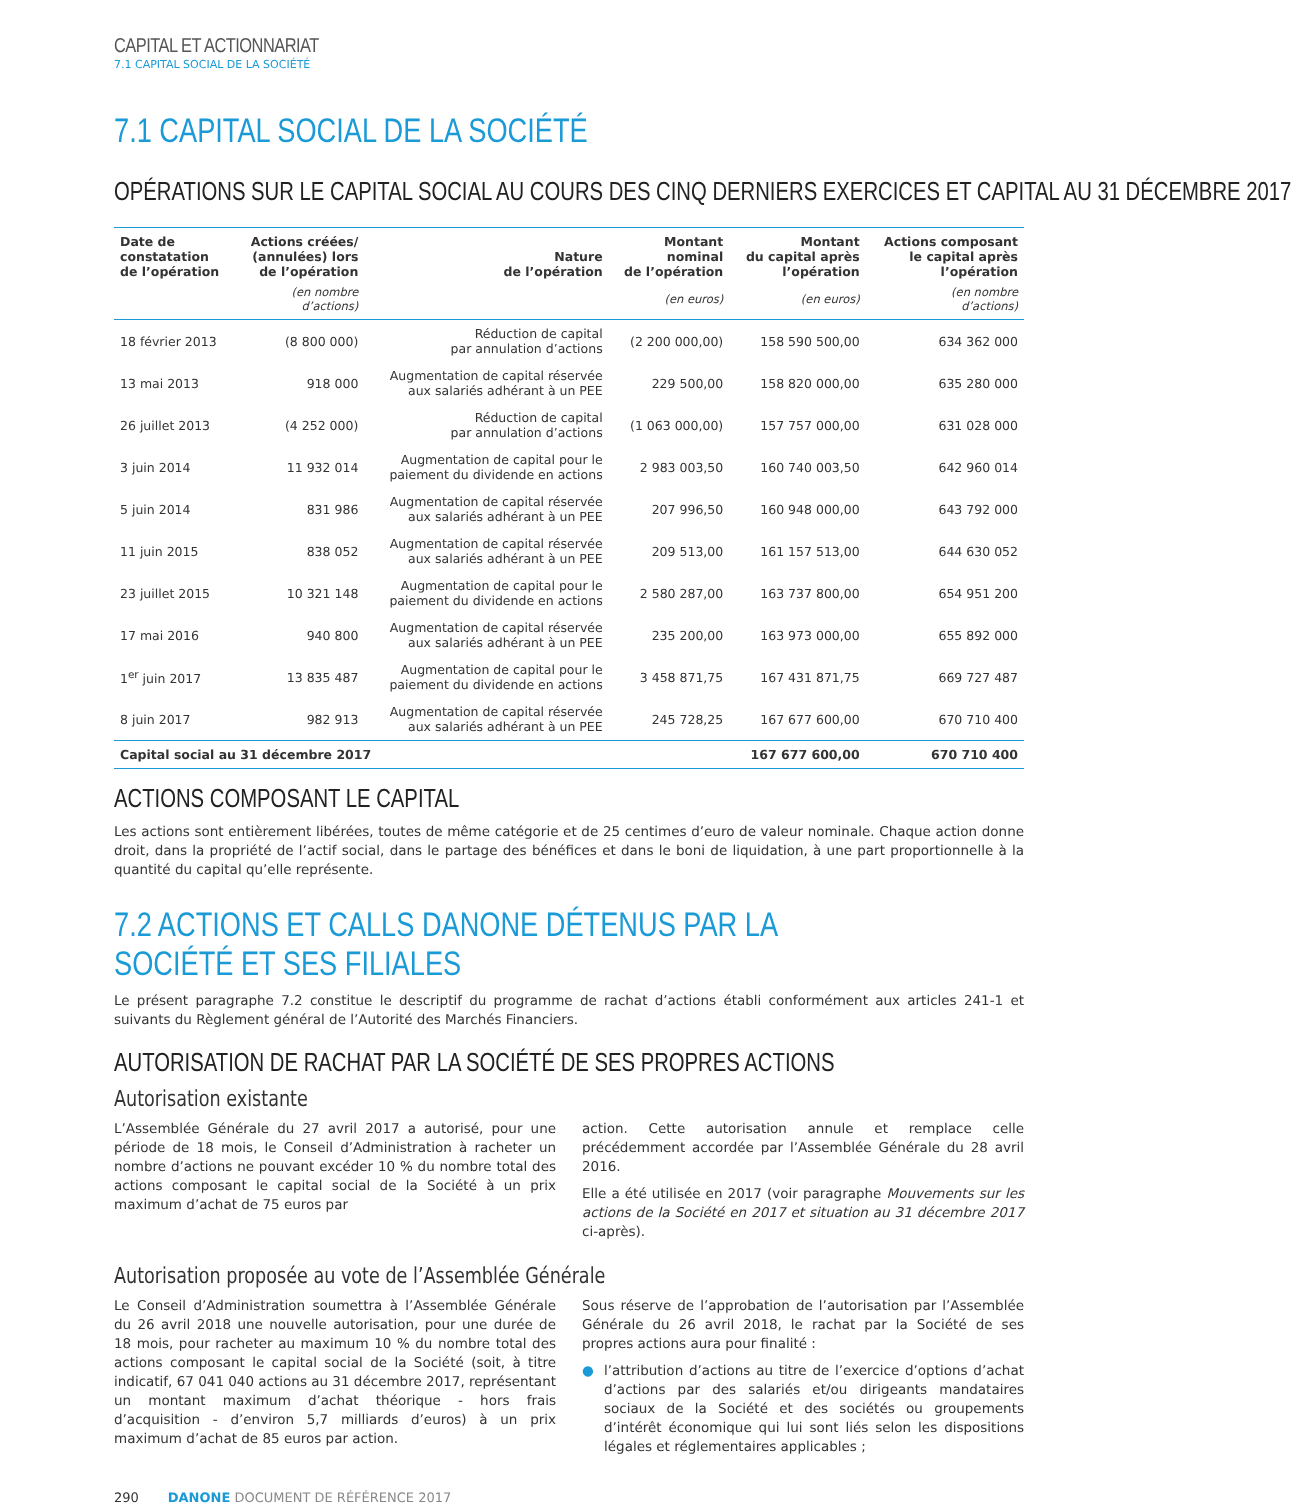CAPITAL ET ACTIONNARIAT
7.1 CAPITAL SOCIAL DE LA SOCIÉTÉ
7.1 CAPITAL SOCIAL DE LA SOCIÉTÉ
OPÉRATIONS SUR LE CAPITAL SOCIAL AU COURS DES CINQ DERNIERS EXERCICES ET CAPITAL AU 31 DÉCEMBRE 2017
| Date de constatation de l’opération | Actions créées/ (annulées) lors de l’opération | Nature de l’opération | Montant nominal de l’opération | Montant du capital après l’opération | Actions composant le capital après l’opération |
| --- | --- | --- | --- | --- | --- |
| | (en nombre d’actions) | | (en euros) | (en euros) | (en nombre d’actions) |
| 18 février 2013 | (8 800 000) | Réduction de capital par annulation d’actions | (2 200 000,00) | 158 590 500,00 | 634 362 000 |
| 13 mai 2013 | 918 000 | Augmentation de capital réservée aux salariés adhérant à un PEE | 229 500,00 | 158 820 000,00 | 635 280 000 |
| 26 juillet 2013 | (4 252 000) | Réduction de capital par annulation d’actions | (1 063 000,00) | 157 757 000,00 | 631 028 000 |
| 3 juin 2014 | 11 932 014 | Augmentation de capital pour le paiement du dividende en actions | 2 983 003,50 | 160 740 003,50 | 642 960 014 |
| 5 juin 2014 | 831 986 | Augmentation de capital réservée aux salariés adhérant à un PEE | 207 996,50 | 160 948 000,00 | 643 792 000 |
| 11 juin 2015 | 838 052 | Augmentation de capital réservée aux salariés adhérant à un PEE | 209 513,00 | 161 157 513,00 | 644 630 052 |
| 23 juillet 2015 | 10 321 148 | Augmentation de capital pour le paiement du dividende en actions | 2 580 287,00 | 163 737 800,00 | 654 951 200 |
| 17 mai 2016 | 940 800 | Augmentation de capital réservée aux salariés adhérant à un PEE | 235 200,00 | 163 973 000,00 | 655 892 000 |
| 1<sup>er</sup> juin 2017 | 13 835 487 | Augmentation de capital pour le paiement du dividende en actions | 3 458 871,75 | 167 431 871,75 | 669 727 487 |
| 8 juin 2017 | 982 913 | Augmentation de capital réservée aux salariés adhérant à un PEE | 245 728,25 | 167 677 600,00 | 670 710 400 |
| Capital social au 31 décembre 2017 | | | | 167 677 600,00 | 670 710 400 |
ACTIONS COMPOSANT LE CAPITAL
Les actions sont entièrement libérées, toutes de même catégorie et de 25 centimes d’euro de valeur nominale. Chaque action donne droit, dans la propriété de l’actif social, dans le partage des bénéfices et dans le boni de liquidation, à une part proportionnelle à la quantité du capital qu’elle représente.
7.2 ACTIONS ET CALLS DANONE DÉTENUS PAR LA SOCIÉTÉ ET SES FILIALES
Le présent paragraphe 7.2 constitue le descriptif du programme de rachat d’actions établi conformément aux articles 241-1 et suivants du Règlement général de l’Autorité des Marchés Financiers.
AUTORISATION DE RACHAT PAR LA SOCIÉTÉ DE SES PROPRES ACTIONS
Autorisation existante
L’Assemblée Générale du 27 avril 2017 a autorisé, pour une période de 18 mois, le Conseil d’Administration à racheter un nombre d’actions ne pouvant excéder 10 % du nombre total des actions composant le capital social de la Société à un prix maximum d’achat de 75 euros par
action. Cette autorisation annule et remplace celle précédemment accordée par l’Assemblée Générale du 28 avril 2016.
Elle a été utilisée en 2017 (voir paragraphe Mouvements sur les actions de la Société en 2017 et situation au 31 décembre 2017 ci-après).
Autorisation proposée au vote de l’Assemblée Générale
Le Conseil d’Administration soumettra à l’Assemblée Générale du 26 avril 2018 une nouvelle autorisation, pour une durée de 18 mois, pour racheter au maximum 10 % du nombre total des actions composant le capital social de la Société (soit, à titre indicatif, 67 041 040 actions au 31 décembre 2017, représentant un montant maximum d’achat théorique - hors frais d’acquisition - d’environ 5,7 milliards d’euros) à un prix maximum d’achat de 85 euros par action.
Sous réserve de l’approbation de l’autorisation par l’Assemblée Générale du 26 avril 2018, le rachat par la Société de ses propres actions aura pour finalité :
● l’attribution d’actions au titre de l’exercice d’options d’achat d’actions par des salariés et/ou dirigeants mandataires sociaux de la Société et des sociétés ou groupements d’intérêt économique qui lui sont liés selon les dispositions légales et réglementaires applicables ;
290 DANONE DOCUMENT DE RÉFÉRENCE 2017